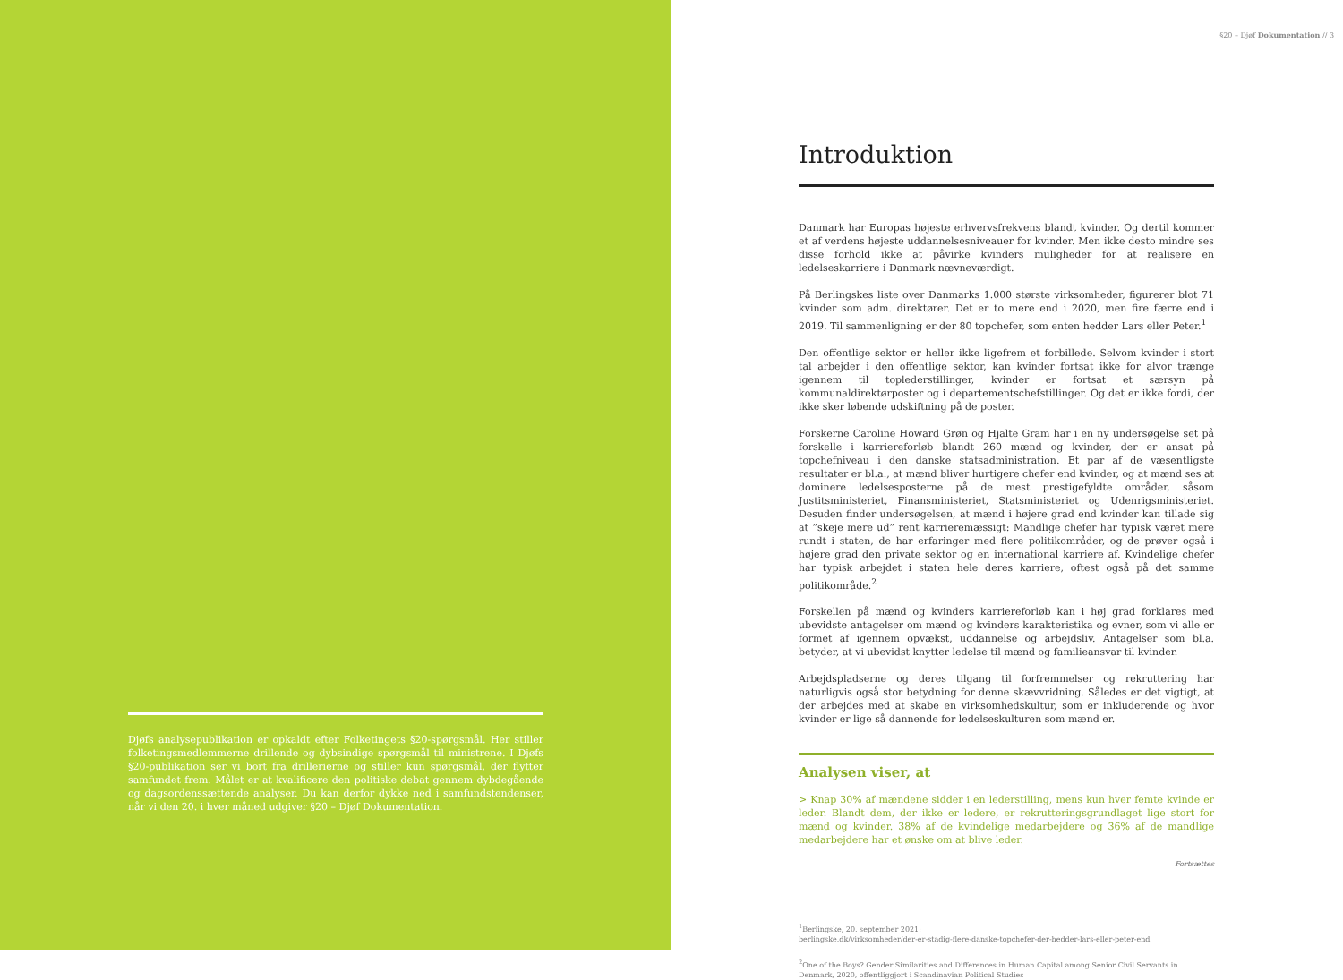Djøfs analysepublikation er opkaldt efter Folketingets §20-spørgsmål. Her stiller folketingsmedlemmerne drillende og dybsindige spørgsmål til ministrene. I Djøfs §20-publikation ser vi bort fra drillerierne og stiller kun spørgsmål, der flytter samfundet frem. Målet er at kvalificere den politiske debat gennem dybdegående og dagsordenssættende analyser. Du kan derfor dykke ned i samfundstendenser, når vi den 20. i hver måned udgiver §20 – Djøf Dokumentation.
§20 – Djøf Dokumentation // 3
Introduktion
Danmark har Europas højeste erhvervsfrekvens blandt kvinder. Og dertil kommer et af verdens højeste uddannelsesniveauer for kvinder. Men ikke desto mindre ses disse forhold ikke at påvirke kvinders muligheder for at realisere en ledelseskarriere i Danmark nævneværdigt.
På Berlingskes liste over Danmarks 1.000 største virksomheder, figurerer blot 71 kvinder som adm. direktører. Det er to mere end i 2020, men fire færre end i 2019. Til sammenligning er der 80 topchefer, som enten hedder Lars eller Peter.<sup>1</sup>
Den offentlige sektor er heller ikke ligefrem et forbillede. Selvom kvinder i stort tal arbejder i den offentlige sektor, kan kvinder fortsat ikke for alvor trænge igennem til toplederstillinger, kvinder er fortsat et særsyn på kommunaldirektørposter og i departementschefstillinger. Og det er ikke fordi, der ikke sker løbende udskiftning på de poster.
Forskerne Caroline Howard Grøn og Hjalte Gram har i en ny undersøgelse set på forskelle i karriereforløb blandt 260 mænd og kvinder, der er ansat på topchefniveau i den danske statsadministration. Et par af de væsentligste resultater er bl.a., at mænd bliver hurtigere chefer end kvinder, og at mænd ses at dominere ledelsesposterne på de mest prestigefyldte områder, såsom Justitsministeriet, Finansministeriet, Statsministeriet og Udenrigsministeriet. Desuden finder undersøgelsen, at mænd i højere grad end kvinder kan tillade sig at ”skeje mere ud” rent karrieremæssigt: Mandlige chefer har typisk været mere rundt i staten, de har erfaringer med flere politikområder, og de prøver også i højere grad den private sektor og en international karriere af. Kvindelige chefer har typisk arbejdet i staten hele deres karriere, oftest også på det samme politikområde.<sup>2</sup>
Forskellen på mænd og kvinders karriereforløb kan i høj grad forklares med ubevidste antagelser om mænd og kvinders karakteristika og evner, som vi alle er formet af igennem opvækst, uddannelse og arbejdsliv. Antagelser som bl.a. betyder, at vi ubevidst knytter ledelse til mænd og familieansvar til kvinder.
Arbejdspladserne og deres tilgang til forfremmelser og rekruttering har naturligvis også stor betydning for denne skævvridning. Således er det vigtigt, at der arbejdes med at skabe en virksomhedskultur, som er inkluderende og hvor kvinder er lige så dannende for ledelseskulturen som mænd er.
Analysen viser, at
> Knap 30% af mændene sidder i en lederstilling, mens kun hver femte kvinde er leder. Blandt dem, der ikke er ledere, er rekrutteringsgrundlaget lige stort for mænd og kvinder. 38% af de kvindelige medarbejdere og 36% af de mandlige medarbejdere har et ønske om at blive leder.
Fortsættes
<sup>1</sup> Berlingske, 20. september 2021:
berlingske.dk/virksomheder/der-er-stadig-flere-danske-topchefer-der-hedder-lars-eller-peter-end
<sup>2</sup> One of the Boys? Gender Similarities and Differences in Human Capital among Senior Civil Servants in Denmark, 2020, offentliggjort i Scandinavian Political Studies